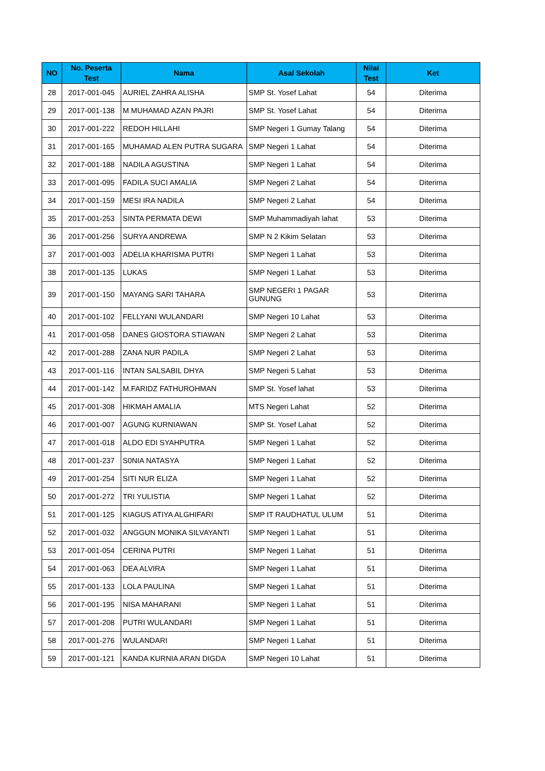| NO | No. Peserta Test | Nama | Asal Sekolah | Nilai Test | Ket |
| --- | --- | --- | --- | --- | --- |
| 28 | 2017-001-045 | AURIEL ZAHRA ALISHA | SMP St. Yosef Lahat | 54 | Diterima |
| 29 | 2017-001-138 | M MUHAMAD AZAN PAJRI | SMP St. Yosef Lahat | 54 | Diterima |
| 30 | 2017-001-222 | REDOH HILLAHI | SMP Negeri 1 Gumay Talang | 54 | Diterima |
| 31 | 2017-001-165 | MUHAMAD ALEN PUTRA SUGARA | SMP Negeri 1 Lahat | 54 | Diterima |
| 32 | 2017-001-188 | NADILA AGUSTINA | SMP Negeri 1 Lahat | 54 | Diterima |
| 33 | 2017-001-095 | FADILA SUCI AMALIA | SMP Negeri 2 Lahat | 54 | Diterima |
| 34 | 2017-001-159 | MESI IRA NADILA | SMP Negeri 2 Lahat | 54 | Diterima |
| 35 | 2017-001-253 | SINTA PERMATA DEWI | SMP Muhammadiyah lahat | 53 | Diterima |
| 36 | 2017-001-256 | SURYA ANDREWA | SMP N 2 Kikim Selatan | 53 | Diterima |
| 37 | 2017-001-003 | ADELIA KHARISMA PUTRI | SMP Negeri 1 Lahat | 53 | Diterima |
| 38 | 2017-001-135 | LUKAS | SMP Negeri 1 Lahat | 53 | Diterima |
| 39 | 2017-001-150 | MAYANG SARI TAHARA | SMP NEGERI 1 PAGAR GUNUNG | 53 | Diterima |
| 40 | 2017-001-102 | FELLYANI WULANDARI | SMP Negeri 10 Lahat | 53 | Diterima |
| 41 | 2017-001-058 | DANES GIOSTORA STIAWAN | SMP Negeri 2 Lahat | 53 | Diterima |
| 42 | 2017-001-288 | ZANA NUR PADILA | SMP Negeri 2 Lahat | 53 | Diterima |
| 43 | 2017-001-116 | INTAN SALSABIL DHYA | SMP Negeri 5 Lahat | 53 | Diterima |
| 44 | 2017-001-142 | M.FARIDZ FATHUROHMAN | SMP St. Yosef lahat | 53 | Diterima |
| 45 | 2017-001-308 | HIKMAH AMALIA | MTS Negeri Lahat | 52 | Diterima |
| 46 | 2017-001-007 | AGUNG KURNIAWAN | SMP St. Yosef Lahat | 52 | Diterima |
| 47 | 2017-001-018 | ALDO EDI SYAHPUTRA | SMP Negeri 1 Lahat | 52 | Diterima |
| 48 | 2017-001-237 | S0NIA NATASYA | SMP Negeri 1 Lahat | 52 | Diterima |
| 49 | 2017-001-254 | SITI NUR ELIZA | SMP Negeri 1 Lahat | 52 | Diterima |
| 50 | 2017-001-272 | TRI YULISTIA | SMP Negeri 1 Lahat | 52 | Diterima |
| 51 | 2017-001-125 | KIAGUS ATIYA ALGHIFARI | SMP IT RAUDHATUL ULUM | 51 | Diterima |
| 52 | 2017-001-032 | ANGGUN MONIKA SILVAYANTI | SMP Negeri 1 Lahat | 51 | Diterima |
| 53 | 2017-001-054 | CERINA PUTRI | SMP Negeri 1 Lahat | 51 | Diterima |
| 54 | 2017-001-063 | DEA ALVIRA | SMP Negeri 1 Lahat | 51 | Diterima |
| 55 | 2017-001-133 | LOLA PAULINA | SMP Negeri 1 Lahat | 51 | Diterima |
| 56 | 2017-001-195 | NISA MAHARANI | SMP Negeri 1 Lahat | 51 | Diterima |
| 57 | 2017-001-208 | PUTRI WULANDARI | SMP Negeri 1 Lahat | 51 | Diterima |
| 58 | 2017-001-276 | WULANDARI | SMP Negeri 1 Lahat | 51 | Diterima |
| 59 | 2017-001-121 | KANDA KURNIA ARAN DIGDA | SMP Negeri 10 Lahat | 51 | Diterima |